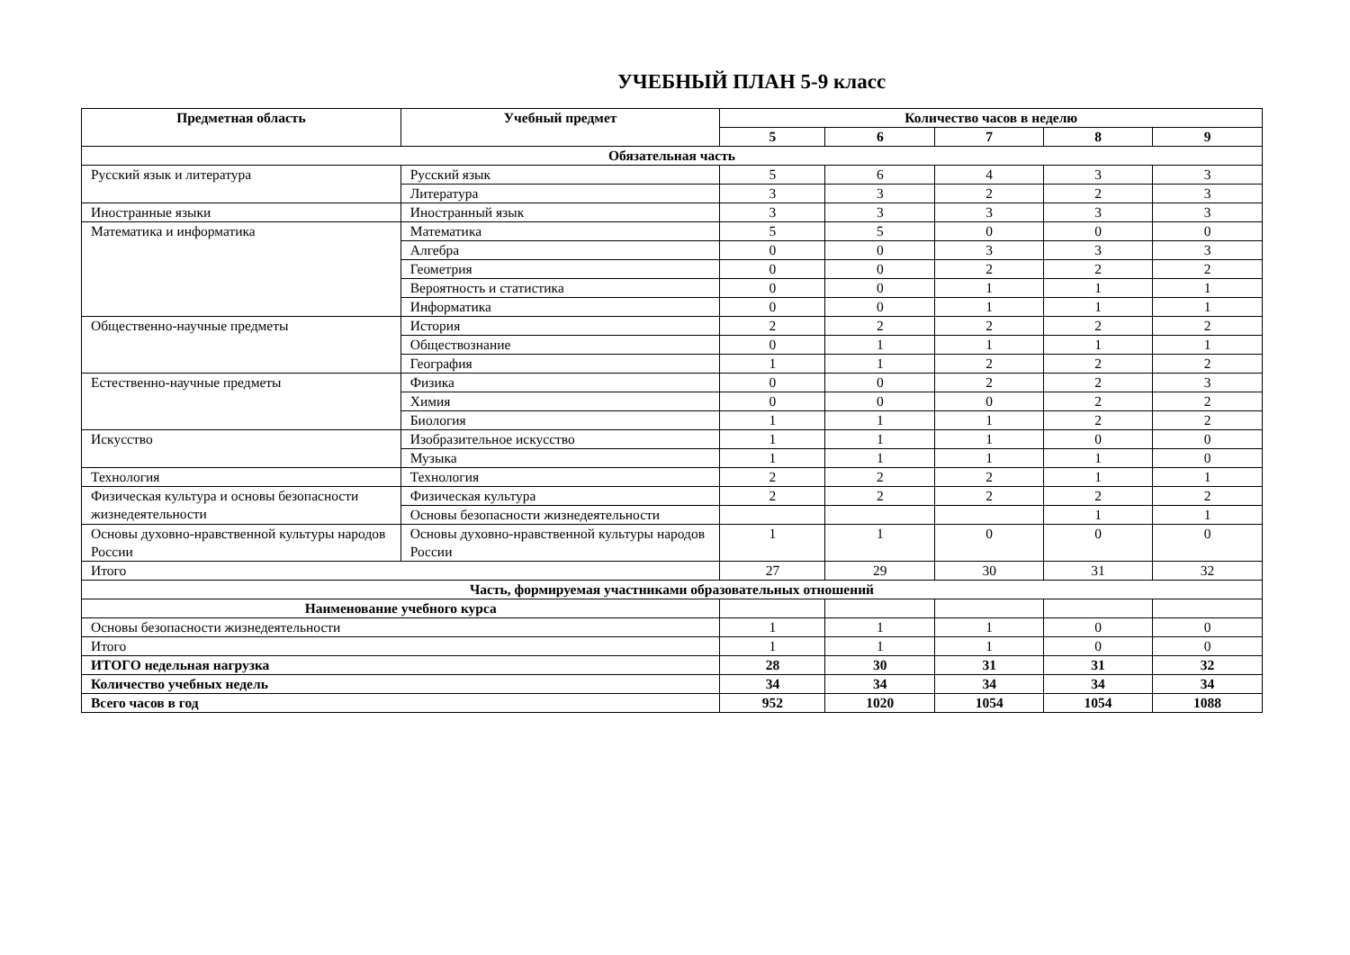УЧЕБНЫЙ ПЛАН 5-9 класс
| Предметная область | Учебный предмет | Количество часов в неделю | | | | |
| --- | --- | --- | --- | --- | --- | --- |
| | | 5 | 6 | 7 | 8 | 9 |
| Обязательная часть | | | | | | |
| Русский язык и литература | Русский язык | 5 | 6 | 4 | 3 | 3 |
| | Литература | 3 | 3 | 2 | 2 | 3 |
| Иностранные языки | Иностранный язык | 3 | 3 | 3 | 3 | 3 |
| Математика и информатика | Математика | 5 | 5 | 0 | 0 | 0 |
| | Алгебра | 0 | 0 | 3 | 3 | 3 |
| | Геометрия | 0 | 0 | 2 | 2 | 2 |
| | Вероятность и статистика | 0 | 0 | 1 | 1 | 1 |
| | Информатика | 0 | 0 | 1 | 1 | 1 |
| Общественно-научные предметы | История | 2 | 2 | 2 | 2 | 2 |
| | Обществознание | 0 | 1 | 1 | 1 | 1 |
| | География | 1 | 1 | 2 | 2 | 2 |
| Естественно-научные предметы | Физика | 0 | 0 | 2 | 2 | 3 |
| | Химия | 0 | 0 | 0 | 2 | 2 |
| | Биология | 1 | 1 | 1 | 2 | 2 |
| Искусство | Изобразительное искусство | 1 | 1 | 1 | 0 | 0 |
| | Музыка | 1 | 1 | 1 | 1 | 0 |
| Технология | Технология | 2 | 2 | 2 | 1 | 1 |
| Физическая культура и основы безопасности жизнедеятельности | Физическая культура | 2 | 2 | 2 | 2 | 2 |
| | Основы безопасности жизнедеятельности | | | | 1 | 1 |
| Основы духовно-нравственной культуры народов России | Основы духовно-нравственной культуры народов России | 1 | 1 | 0 | 0 | 0 |
| Итого | | 27 | 29 | 30 | 31 | 32 |
| Часть, формируемая участниками образовательных отношений | | | | | | |
| Наименование учебного курса | | | | | | |
| Основы безопасности жизнедеятельности | | 1 | 1 | 1 | 0 | 0 |
| Итого | | 1 | 1 | 1 | 0 | 0 |
| ИТОГО недельная нагрузка | | 28 | 30 | 31 | 31 | 32 |
| Количество учебных недель | | 34 | 34 | 34 | 34 | 34 |
| Всего часов в год | | 952 | 1020 | 1054 | 1054 | 1088 |